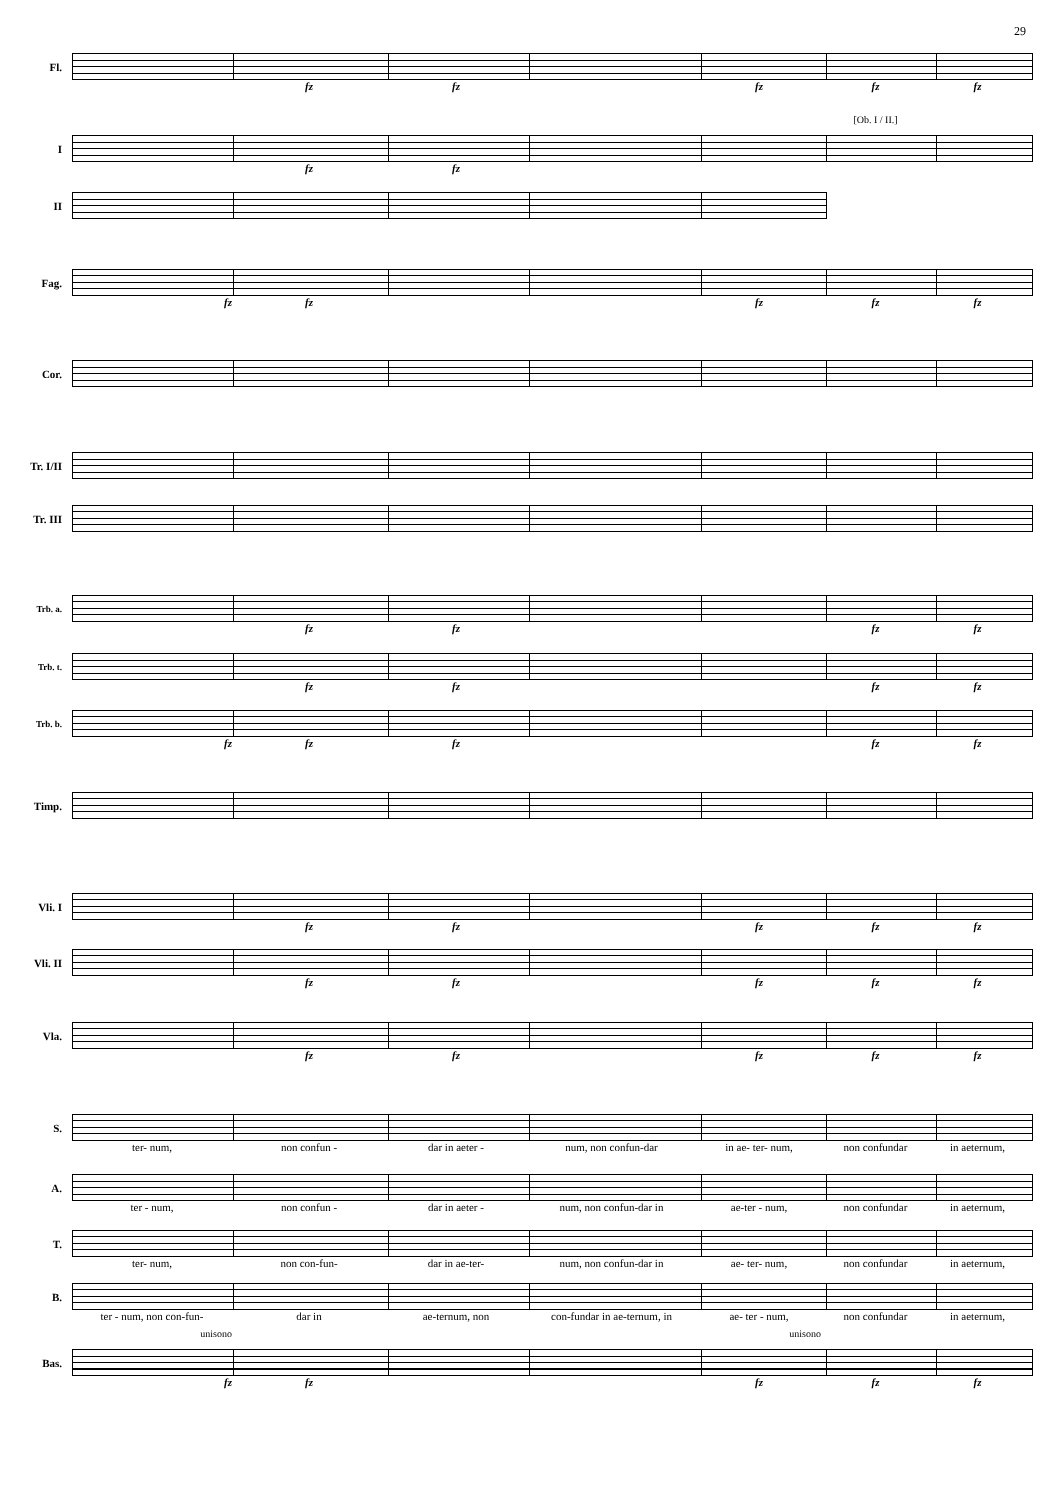29
Fl.
fz fz fz fz fz
[Ob. I / II.]
I
fz fz
II
Fag.
fz fz fz fz fz
Cor.
Tr. I/II
Tr. III
Trb. a.
fz fz fz fz
Trb. t.
fz fz fz fz
Trb. b.
fz fz fz fz fz
Timp.
Vli. I
fz fz fz fz fz
Vli. II
fz fz fz fz fz
Vla.
fz fz fz fz fz
S.
ter- num, non confun - dar in aeter - num, non confun-dar in ae- ter- num, non confundar in aeternum,
A.
ter - num, non confun - dar in aeter - num, non confun-dar in ae-ter - num, non confundar in aeternum,
T.
ter- num, non con-fun- dar in ae-ter- num, non confun-dar in ae- ter- num, non confundar in aeternum,
B.
ter - num, non con-fun- dar in ae-ternum, non con-fundar in ae-ternum, in ae- ter - num, non confundar in aeternum,
unisono unisono
Bas.
fz fz fz fz fz